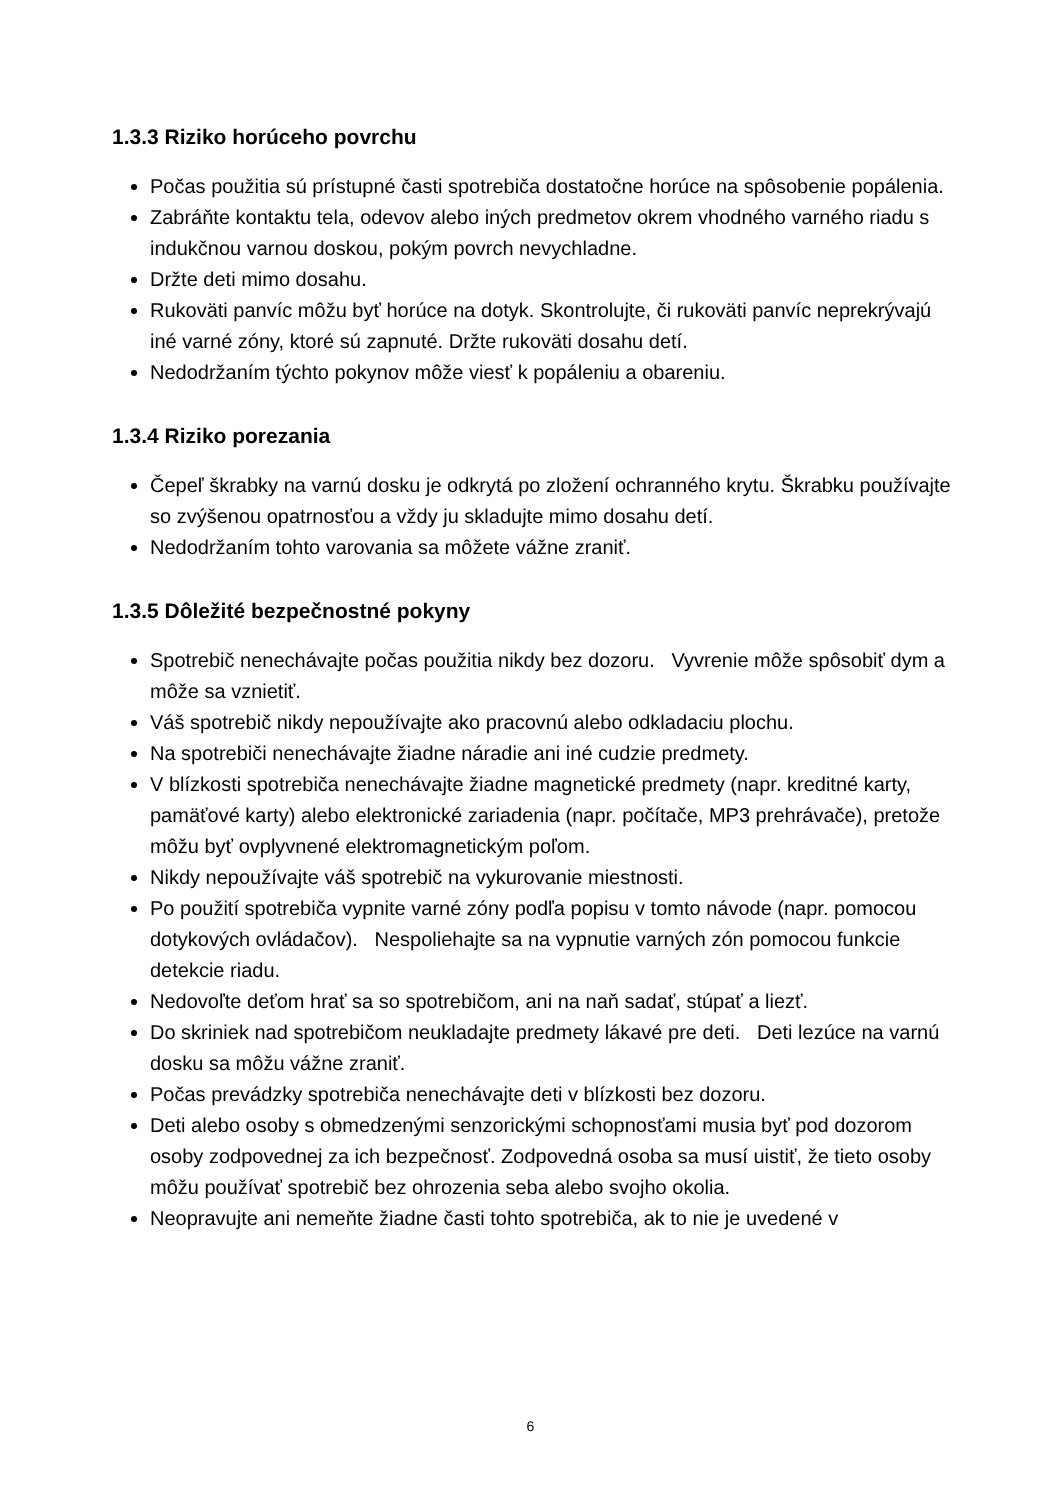1.3.3 Riziko horúceho povrchu
Počas použitia sú prístupné časti spotrebiča dostatočne horúce na spôsobenie popálenia.
Zabráňte kontaktu tela, odevov alebo iných predmetov okrem vhodného varného riadu s indukčnou varnou doskou, pokým povrch nevychladne.
Držte deti mimo dosahu.
Rukoväti panvíc môžu byť horúce na dotyk. Skontrolujte, či rukoväti panvíc neprekrývajú iné varné zóny, ktoré sú zapnuté. Držte rukoväti dosahu detí.
Nedodržaním týchto pokynov môže viesť k popáleniu a obareniu.
1.3.4 Riziko porezania
Čepeľ škrabky na varnú dosku je odkrytá po zložení ochranného krytu. Škrabku používajte so zvýšenou opatrnosťou a vždy ju skladujte mimo dosahu detí.
Nedodržaním tohto varovania sa môžete vážne zraniť.
1.3.5 Dôležité bezpečnostné pokyny
Spotrebič nenechávajte počas použitia nikdy bez dozoru. Vyvrenie môže spôsobiť dym a môže sa vznietiť.
Váš spotrebič nikdy nepoužívajte ako pracovnú alebo odkladaciu plochu.
Na spotrebiči nenechávajte žiadne náradie ani iné cudzie predmety.
V blízkosti spotrebiča nenechávajte žiadne magnetické predmety (napr. kreditné karty, pamäťové karty) alebo elektronické zariadenia (napr. počítače, MP3 prehrávače), pretože môžu byť ovplyvnené elektromagnetickým poľom.
Nikdy nepoužívajte váš spotrebič na vykurovanie miestnosti.
Po použití spotrebiča vypnite varné zóny podľa popisu v tomto návode (napr. pomocou dotykových ovládačov). Nespoliehajte sa na vypnutie varných zón pomocou funkcie detekcie riadu.
Nedovoľte deťom hrať sa so spotrebičom, ani na naň sadať, stúpať a liezť.
Do skriniek nad spotrebičom neukladajte predmety lákavé pre deti. Deti lezúce na varnú dosku sa môžu vážne zraniť.
Počas prevádzky spotrebiča nenechávajte deti v blízkosti bez dozoru.
Deti alebo osoby s obmedzenými senzorickými schopnosťami musia byť pod dozorom osoby zodpovednej za ich bezpečnosť. Zodpovedná osoba sa musí uistiť, že tieto osoby môžu používať spotrebič bez ohrozenia seba alebo svojho okolia.
Neopravujte ani nemeňte žiadne časti tohto spotrebiča, ak to nie je uvedené v
6